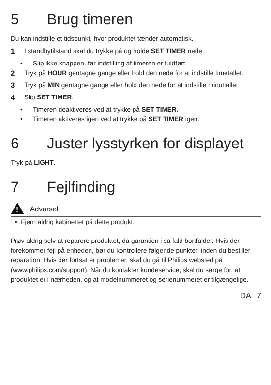5 Brug timeren
Du kan indstille et tidspunkt, hvor produktet tænder automatisk.
1 I standbytilstand skal du trykke på og holde SET TIMER nede.
• Slip ikke knappen, før indstilling af timeren er fuldført.
2 Tryk på HOUR gentagne gange eller hold den nede for at indstille timetallet.
3 Tryk på MIN gentagne gange eller hold den nede for at indstille minuttallet.
4 Slip SET TIMER.
• Timeren deaktiveres ved at trykke på SET TIMER.
• Timeren aktiveres igen ved at trykke på SET TIMER igen.
6 Juster lysstyrken for displayet
Tryk på LIGHT.
7 Fejlfinding
!
Advarsel
• Fjern aldrig kabinettet på dette produkt.
Prøv aldrig selv at reparere produktet, da garantien i så fald bortfalder. Hvis der forekommer fejl på enheden, bør du kontrollere følgende punkter, inden du bestiller reparation. Hvis der fortsat er problemer, skal du gå til Philips websted på (www.philips.com/support). Når du kontakter kundeservice, skal du sørge for, at produktet er i nærheden, og at modelnummeret og serienummeret er tilgængelige.
DA 7